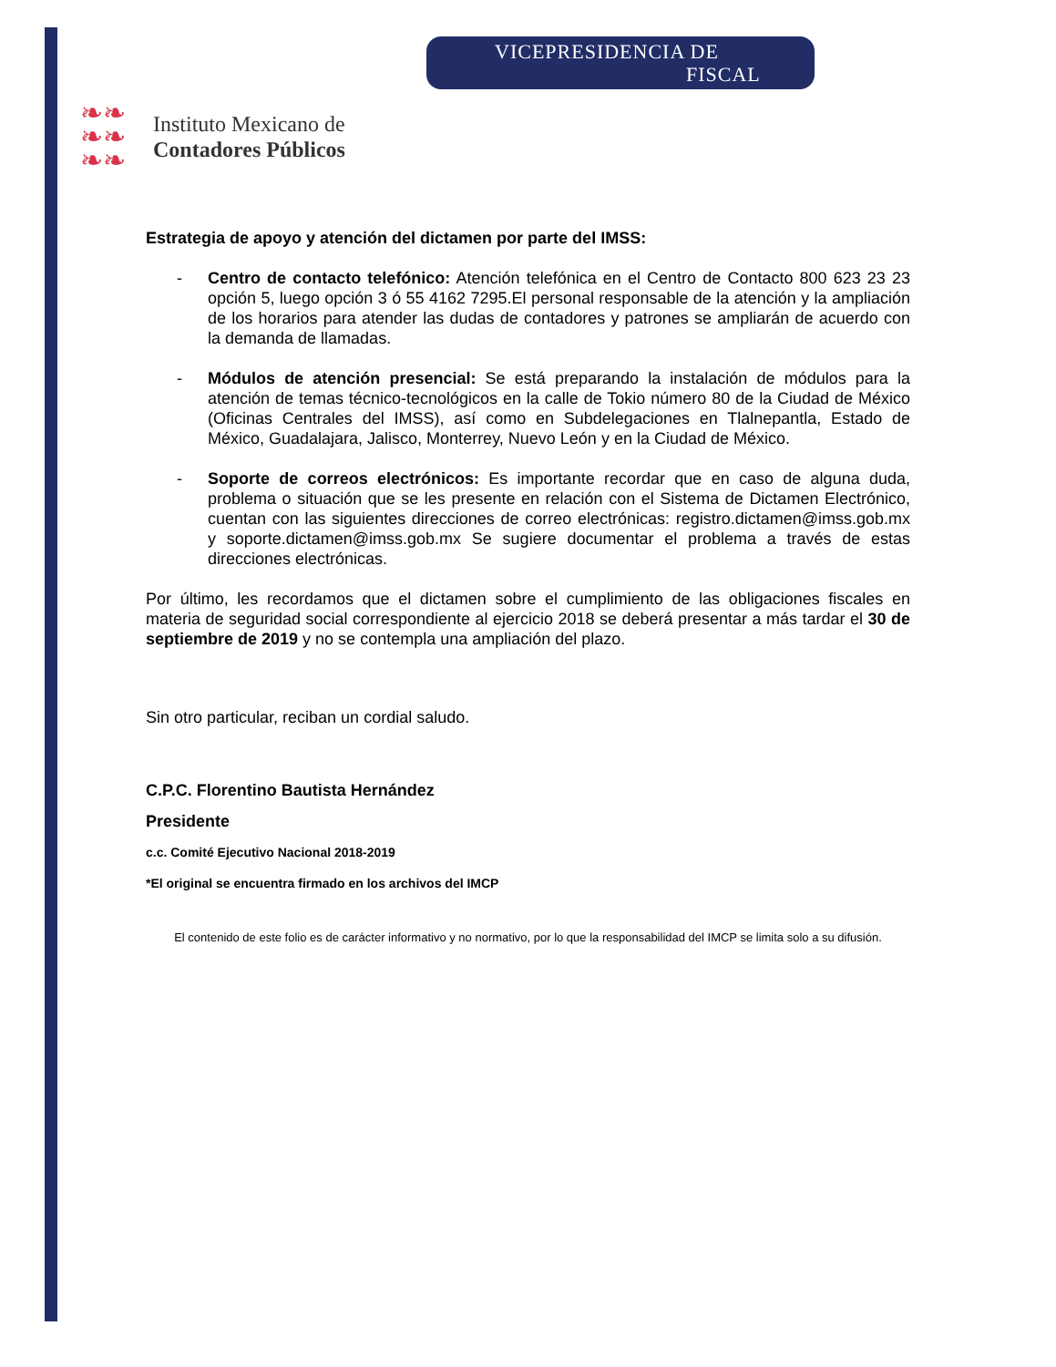❧❧
❧❧
❧❧
Instituto Mexicano de
Contadores Públicos
VICEPRESIDENCIA DE
FISCAL
Estrategia de apoyo y atención del dictamen por parte del IMSS:
- Centro de contacto telefónico: Atención telefónica en el Centro de Contacto 800 623 23 23 opción 5, luego opción 3 ó 55 4162 7295.El personal responsable de la atención y la ampliación de los horarios para atender las dudas de contadores y patrones se ampliarán de acuerdo con la demanda de llamadas.
- Módulos de atención presencial: Se está preparando la instalación de módulos para la atención de temas técnico-tecnológicos en la calle de Tokio número 80 de la Ciudad de México (Oficinas Centrales del IMSS), así como en Subdelegaciones en Tlalnepantla, Estado de México, Guadalajara, Jalisco, Monterrey, Nuevo León y en la Ciudad de México.
- Soporte de correos electrónicos: Es importante recordar que en caso de alguna duda, problema o situación que se les presente en relación con el Sistema de Dictamen Electrónico, cuentan con las siguientes direcciones de correo electrónicas: registro.dictamen@imss.gob.mx y soporte.dictamen@imss.gob.mx Se sugiere documentar el problema a través de estas direcciones electrónicas.
Por último, les recordamos que el dictamen sobre el cumplimiento de las obligaciones fiscales en materia de seguridad social correspondiente al ejercicio 2018 se deberá presentar a más tardar el 30 de septiembre de 2019 y no se contempla una ampliación del plazo.
Sin otro particular, reciban un cordial saludo.
C.P.C. Florentino Bautista Hernández
Presidente
c.c. Comité Ejecutivo Nacional 2018-2019
*El original se encuentra firmado en los archivos del IMCP
El contenido de este folio es de carácter informativo y no normativo, por lo que la responsabilidad del IMCP se limita solo a su difusión.